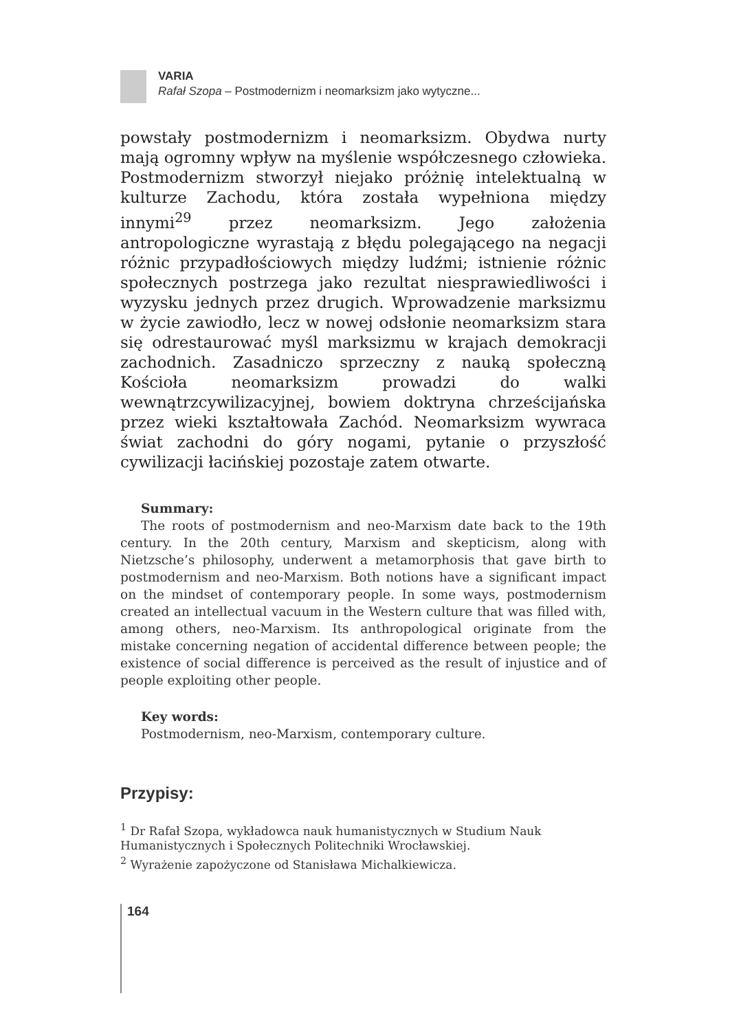VARIA
Rafał Szopa – Postmodernizm i neomarksizm jako wytyczne...
powstały postmodernizm i neomarksizm. Obydwa nurty mają ogromny wpływ na myślenie współczesnego człowieka. Postmodernizm stworzył niejako próżnię intelektualną w kulturze Zachodu, która została wypełniona między innymi<sup>29</sup> przez neomarksizm. Jego założenia antropologiczne wyrastają z błędu polegającego na negacji różnic przypadłościowych między ludźmi; istnienie różnic społecznych postrzega jako rezultat niesprawiedliwości i wyzysku jednych przez drugich. Wprowadzenie marksizmu w życie zawiodło, lecz w nowej odsłonie neomarksizm stara się odrestaurować myśl marksizmu w krajach demokracji zachodnich. Zasadniczo sprzeczny z nauką społeczną Kościoła neomarksizm prowadzi do walki wewnątrzcywilizacyjnej, bowiem doktryna chrześcijańska przez wieki kształtowała Zachód. Neomarksizm wywraca świat zachodni do góry nogami, pytanie o przyszłość cywilizacji łacińskiej pozostaje zatem otwarte.
Summary:
The roots of postmodernism and neo-Marxism date back to the 19th century. In the 20th century, Marxism and skepticism, along with Nietzsche’s philosophy, underwent a metamorphosis that gave birth to postmodernism and neo-Marxism. Both notions have a significant impact on the mindset of contemporary people. In some ways, postmodernism created an intellectual vacuum in the Western culture that was filled with, among others, neo-Marxism. Its anthropological originate from the mistake concerning negation of accidental difference between people; the existence of social difference is perceived as the result of injustice and of people exploiting other people.
Key words:
Postmodernism, neo-Marxism, contemporary culture.
Przypisy:
<sup>1</sup> Dr Rafał Szopa, wykładowca nauk humanistycznych w Studium Nauk Humanistycznych i Społecznych Politechniki Wrocławskiej.
<sup>2</sup> Wyrażenie zapożyczone od Stanisława Michalkiewicza.
164